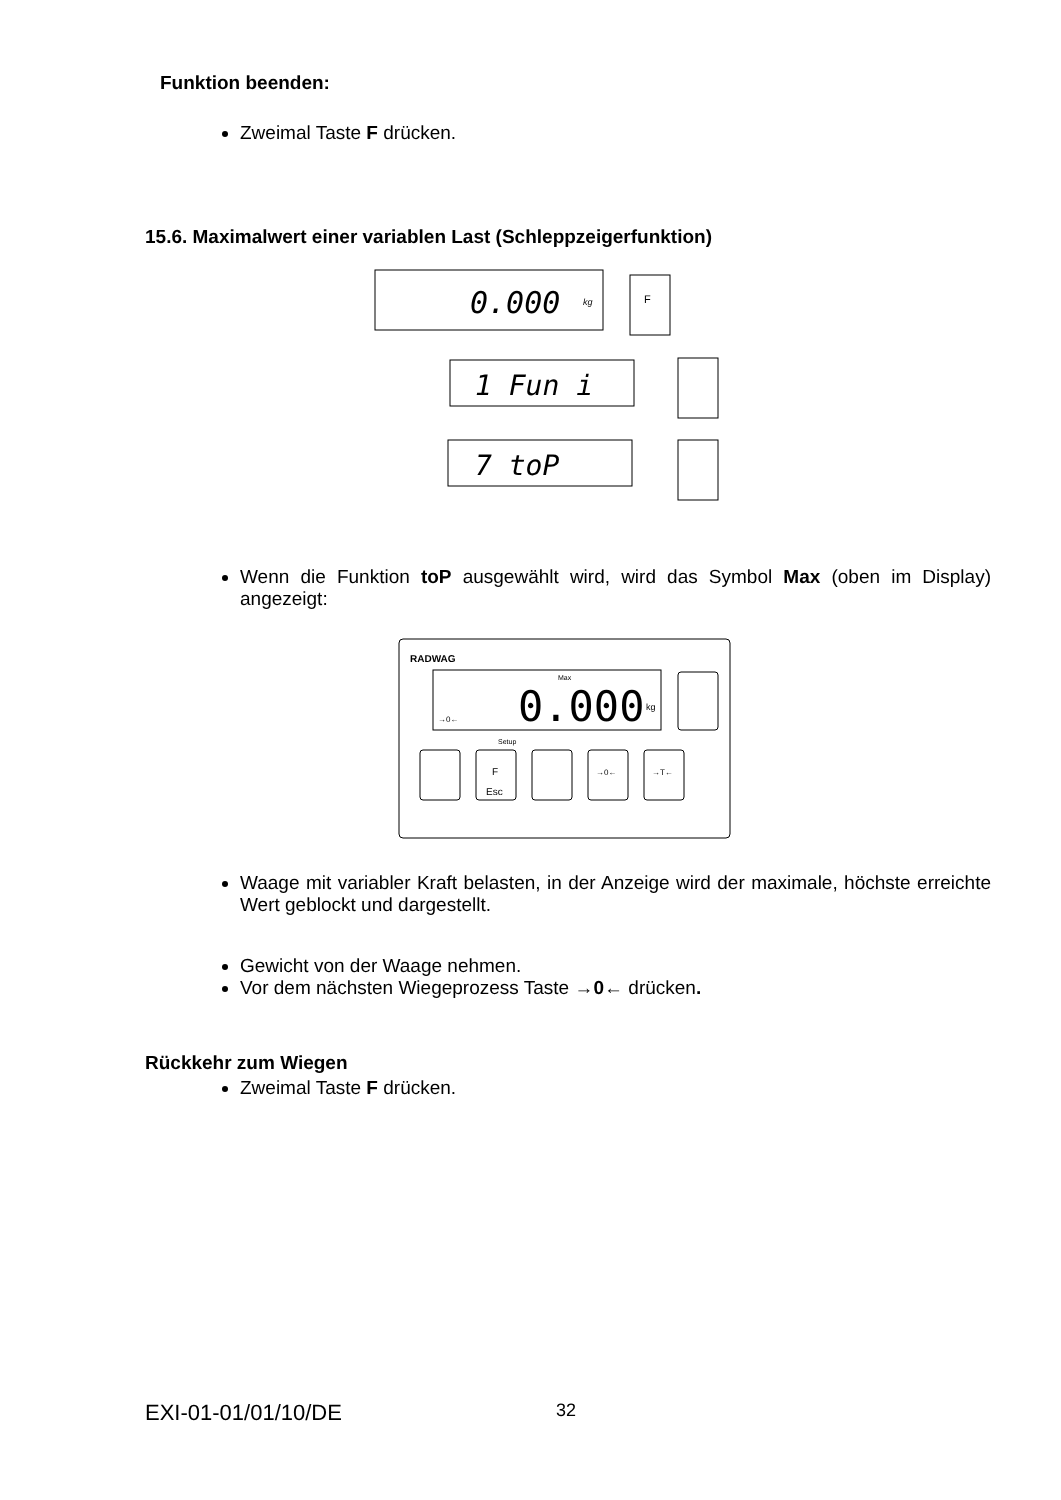Funktion beenden:
Zweimal Taste F drücken.
15.6. Maximalwert einer variablen Last (Schleppzeigerfunktion)
0.000
kg
F
1 Fun i
7 toP
Wenn die Funktion toP ausgewählt wird, wird das Symbol Max (oben im Display) angezeigt:
RADWAG
Max
0.000
kg
→0←
Setup
F
Esc
→0←
→T←
Waage mit variabler Kraft belasten, in der Anzeige wird der maximale, höchste erreichte Wert geblockt und dargestellt.
Gewicht von der Waage nehmen.
Vor dem nächsten Wiegeprozess Taste →0← drücken.
Rückkehr zum Wiegen
Zweimal Taste F drücken.
EXI-01-01/01/10/DE 32